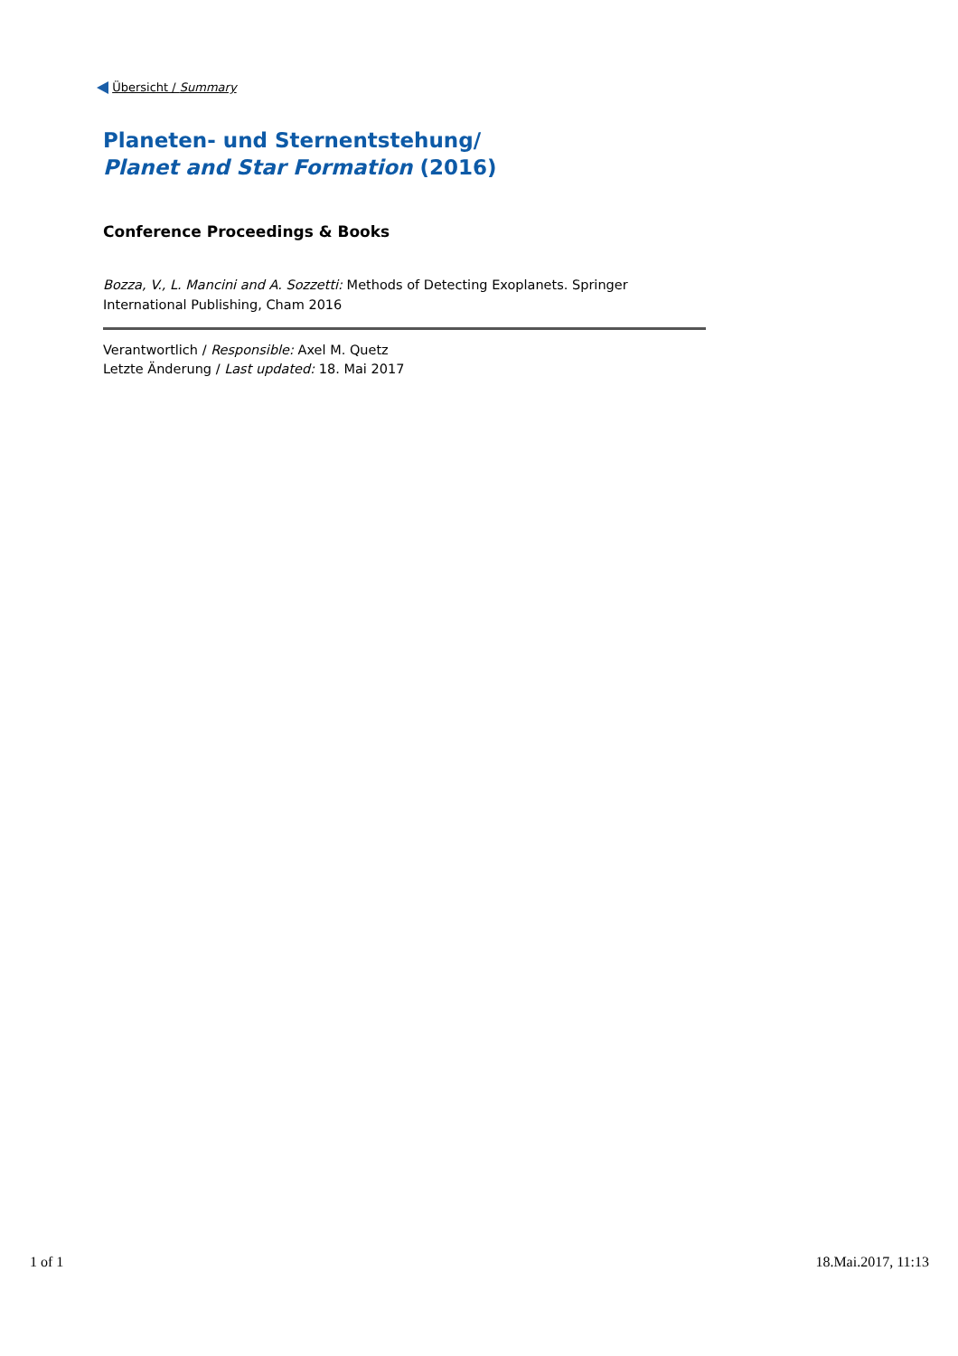Übersicht / Summary
Planeten- und Sternentstehung/
Planet and Star Formation (2016)
Conference Proceedings & Books
Bozza, V., L. Mancini and A. Sozzetti: Methods of Detecting Exoplanets. Springer International Publishing, Cham 2016
Verantwortlich / Responsible: Axel M. Quetz
Letzte Änderung / Last updated: 18. Mai 2017
1 of 1 18.Mai.2017, 11:13